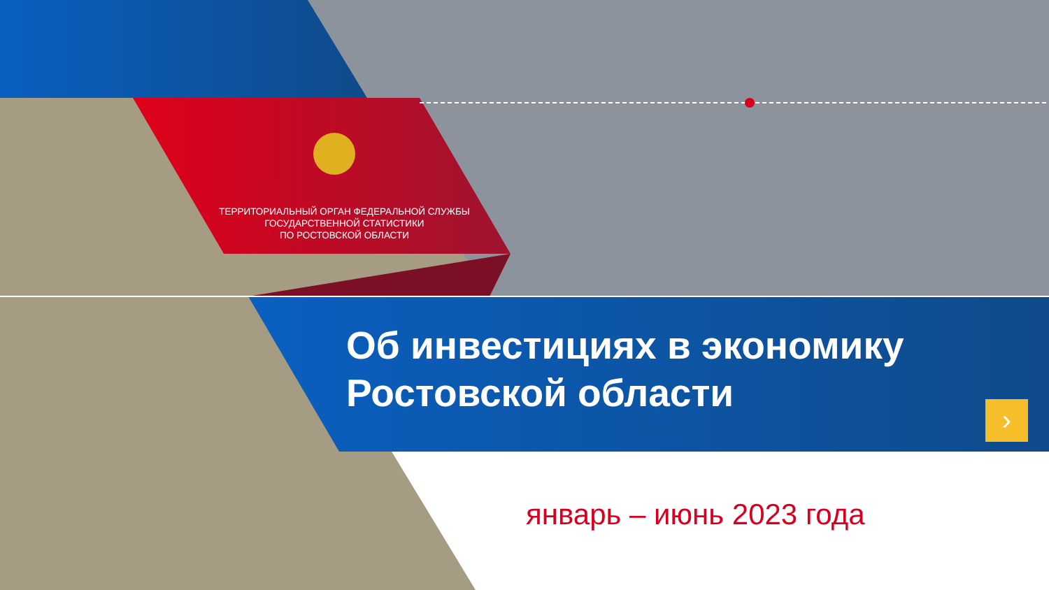ТЕРРИТОРИАЛЬНЫЙ ОРГАН ФЕДЕРАЛЬНОЙ СЛУЖБЫ
ГОСУДАРСТВЕННОЙ СТАТИСТИКИ
ПО РОСТОВСКОЙ ОБЛАСТИ
Об инвестициях в экономику
Ростовской области
›
январь – июнь 2023 года